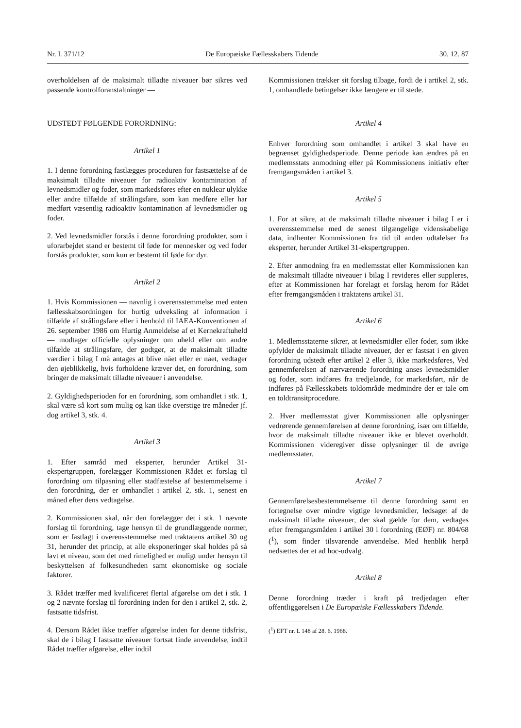Nr. L 371/12 De Europæiske Fællesskabers Tidende 30. 12. 87
overholdelsen af de maksimalt tilladte niveauer bør sikres ved passende kontrolforanstaltninger —
UDSTEDT FØLGENDE FORORDNING:
Artikel 1
1. I denne forordning fastlægges proceduren for fastsættelse af de maksimalt tilladte niveauer for radioaktiv kontamination af levnedsmidler og foder, som markedsføres efter en nuklear ulykke eller andre tilfælde af strålingsfare, som kan medføre eller har medført væsentlig radioaktiv kontamination af levnedsmidler og foder.
2. Ved levnedsmidler forstås i denne forordning produkter, som i uforarbejdet stand er bestemt til føde for mennesker og ved foder forstås produkter, som kun er bestemt til føde for dyr.
Artikel 2
1. Hvis Kommissionen — navnlig i overensstemmelse med enten fællesskabsordningen for hurtig udveksling af information i tilfælde af strålingsfare eller i henhold til IAEA-Konventionen af 26. september 1986 om Hurtig Anmeldelse af et Kernekraftuheld — modtager officielle oplysninger om uheld eller om andre tilfælde at strålingsfare, der godtgør, at de maksimalt tilladte værdier i bilag I må antages at blive nået eller er nået, vedtager den øjeblikkelig, hvis forholdene kræver det, en forordning, som bringer de maksimalt tilladte niveauer i anvendelse.
2. Gyldighedsperioden for en forordning, som omhandlet i stk. 1, skal være så kort som mulig og kan ikke overstige tre måneder jf. dog artikel 3, stk. 4.
Artikel 3
1. Efter samråd med eksperter, herunder Artikel 31-ekspertgruppen, forelægger Kommissionen Rådet et forslag til forordning om tilpasning eller stadfæstelse af bestemmelserne i den forordning, der er omhandlet i artikel 2, stk. 1, senest en måned efter dens vedtagelse.
2. Kommissionen skal, når den forelægger det i stk. 1 nævnte forslag til forordning, tage hensyn til de grundlæggende normer, som er fastlagt i overensstemmelse med traktatens artikel 30 og 31, herunder det princip, at alle eksponeringer skal holdes på så lavt et niveau, som det med rimelighed er muligt under hensyn til beskyttelsen af folkesundheden samt økonomiske og sociale faktorer.
3. Rådet træffer med kvalificeret flertal afgørelse om det i stk. 1 og 2 nævnte forslag til forordning inden for den i artikel 2, stk. 2, fastsatte tidsfrist.
4. Dersom Rådet ikke træffer afgørelse inden for denne tidsfrist, skal de i bilag I fastsatte niveauer fortsat finde anvendelse, indtil Rådet træffer afgørelse, eller indtil
Kommissionen trækker sit forslag tilbage, fordi de i artikel 2, stk. 1, omhandlede betingelser ikke længere er til stede.
Artikel 4
Enhver forordning som omhandlet i artikel 3 skal have en begrænset gyldighedsperiode. Denne periode kan ændres på en medlemsstats anmodning eller på Kommissionens initiativ efter fremgangsmåden i artikel 3.
Artikel 5
1. For at sikre, at de maksimalt tilladte niveauer i bilag I er i overensstemmelse med de senest tilgængelige videnskabelige data, indhenter Kommissionen fra tid til anden udtalelser fra eksperter, herunder Artikel 31-ekspertgruppen.
2. Efter anmodning fra en medlemsstat eller Kommissionen kan de maksimalt tilladte niveauer i bilag I revideres eller suppleres, efter at Kommissionen har forelagt et forslag herom for Rådet efter fremgangsmåden i traktatens artikel 31.
Artikel 6
1. Medlemsstaterne sikrer, at levnedsmidler eller foder, som ikke opfylder de maksimalt tilladte niveauer, der er fastsat i en given forordning udstedt efter artikel 2 eller 3, ikke markedsføres, Ved gennemførelsen af nærværende forordning anses levnedsmidler og foder, som indføres fra tredjelande, for markedsført, når de indføres på Fællesskabets toldområde medmindre der er tale om en toldtransitprocedure.
2. Hver medlemsstat giver Kommissionen alle oplysninger vedrørende gennemførelsen af denne forordning, især om tilfælde, hvor de maksimalt tilladte niveauer ikke er blevet overholdt. Kommissionen videregiver disse oplysninger til de øvrige medlemsstater.
Artikel 7
Gennemførelsesbestemmelserne til denne forordning samt en fortegnelse over mindre vigtige levnedsmidler, ledsaget af de maksimalt tilladte niveauer, der skal gælde for dem, vedtages efter fremgangsmåden i artikel 30 i forordning (EØF) nr. 804/68 (<sup>1</sup>), som finder tilsvarende anvendelse. Med henblik herpå nedsættes der et ad hoc-udvalg.
Artikel 8
Denne forordning træder i kraft på tredjedagen efter offentliggørelsen i De Europæiske Fællesskabers Tidende.
(<sup>1</sup>) EFT nr. L 148 af 28. 6. 1968.